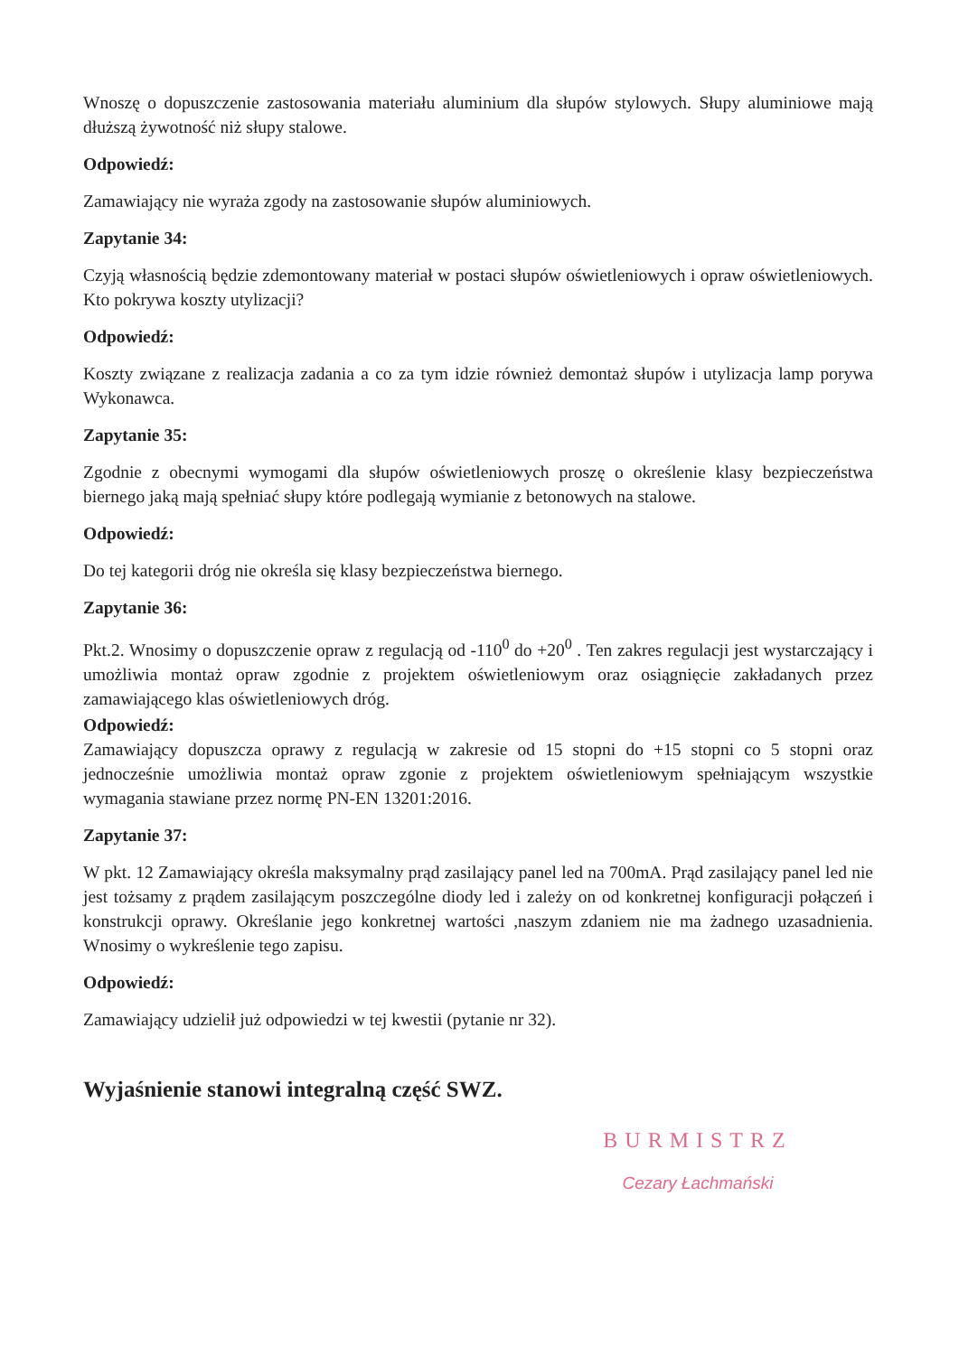Wnoszę o dopuszczenie zastosowania materiału aluminium dla słupów stylowych. Słupy aluminiowe mają dłuższą żywotność niż słupy stalowe.
Odpowiedź:
Zamawiający nie wyraża zgody na zastosowanie słupów aluminiowych.
Zapytanie 34:
Czyją własnością będzie zdemontowany materiał w postaci słupów oświetleniowych i opraw oświetleniowych. Kto pokrywa koszty utylizacji?
Odpowiedź:
Koszty związane z realizacja zadania a co za tym idzie również demontaż słupów i utylizacja lamp porywa Wykonawca.
Zapytanie 35:
Zgodnie z obecnymi wymogami dla słupów oświetleniowych proszę o określenie klasy bezpieczeństwa biernego jaką mają spełniać słupy które podlegają wymianie z betonowych na stalowe.
Odpowiedź:
Do tej kategorii dróg nie określa się klasy bezpieczeństwa biernego.
Zapytanie 36:
Pkt.2. Wnosimy o dopuszczenie opraw z regulacją od -110<sup>0</sup> do +20<sup>0</sup> . Ten zakres regulacji jest wystarczający i umożliwia montaż opraw zgodnie z projektem oświetleniowym oraz osiągnięcie zakładanych przez zamawiającego klas oświetleniowych dróg.
Odpowiedź:
Zamawiający dopuszcza oprawy z regulacją w zakresie od 15 stopni do +15 stopni co 5 stopni oraz jednocześnie umożliwia montaż opraw zgonie z projektem oświetleniowym spełniającym wszystkie wymagania stawiane przez normę PN-EN 13201:2016.
Zapytanie 37:
W pkt. 12 Zamawiający określa maksymalny prąd zasilający panel led na 700mA. Prąd zasilający panel led nie jest tożsamy z prądem zasilającym poszczególne diody led i zależy on od konkretnej konfiguracji połączeń i konstrukcji oprawy. Określanie jego konkretnej wartości ,naszym zdaniem nie ma żadnego uzasadnienia. Wnosimy o wykreślenie tego zapisu.
Odpowiedź:
Zamawiający udzielił już odpowiedzi w tej kwestii (pytanie nr 32).
Wyjaśnienie stanowi integralną część SWZ.
BURMISTRZ
Cezary Łachmański